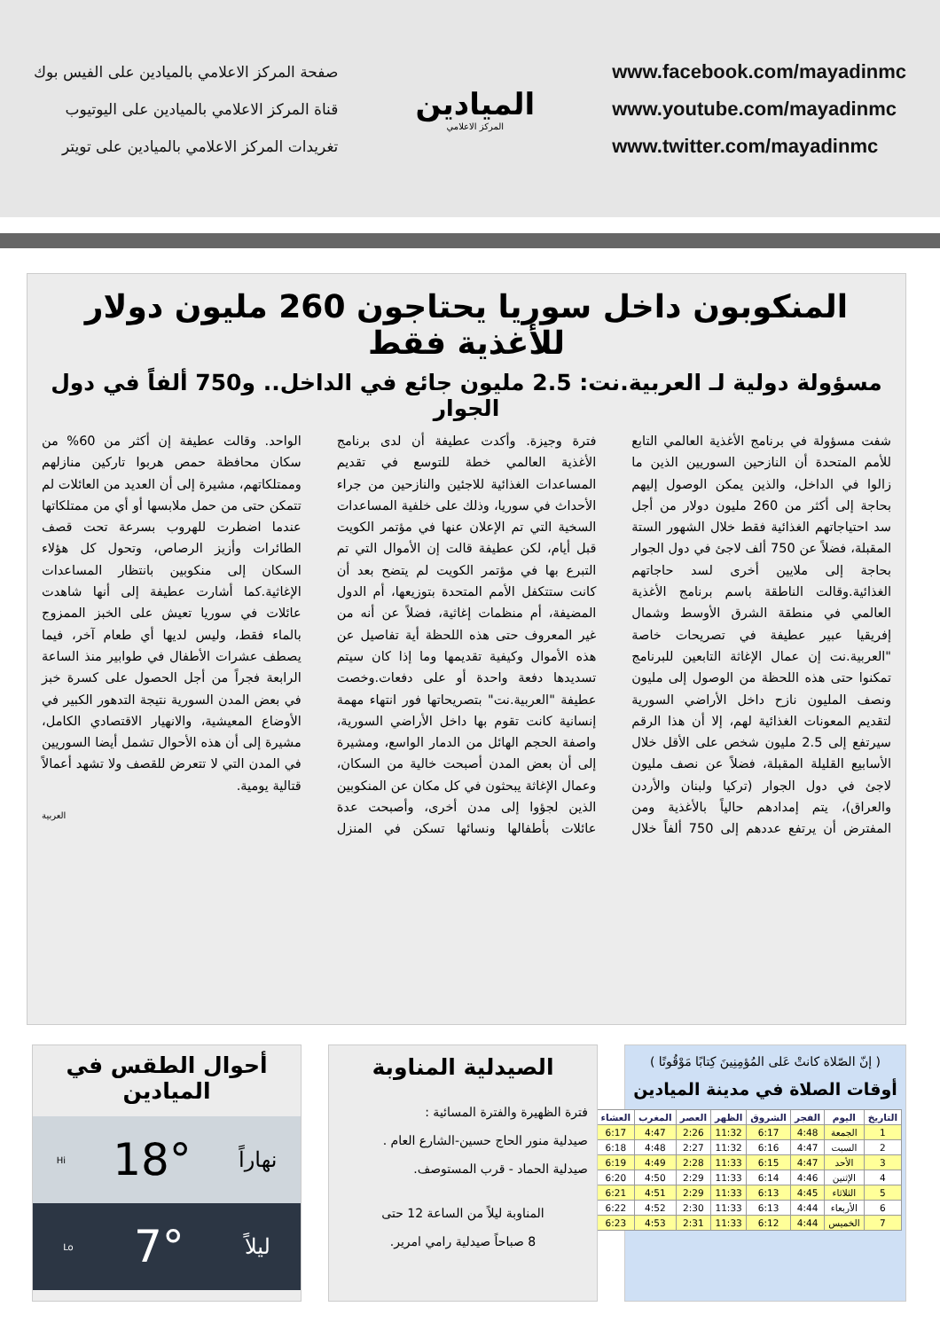صفحة المركز الاعلامي بالميادين على الفيس بوك
قناة المركز الاعلامي بالميادين على اليوتيوب
تغريدات المركز الاعلامي بالميادين على تويتر
الميادين
المركز الاعلامي
www.facebook.com/mayadinmc
www.youtube.com/mayadinmc
www.twitter.com/mayadinmc
المنكوبون داخل سوريا يحتاجون 260 مليون دولار للأغذية فقط
مسؤولة دولية لـ العربية.نت: 2.5 مليون جائع في الداخل.. و750 ألفاً في دول الجوار
شفت مسؤولة في برنامج الأغذية العالمي التابع للأمم المتحدة أن النازحين السوريين الذين ما زالوا في الداخل، والذين يمكن الوصول إليهم بحاجة إلى أكثر من 260 مليون دولار من أجل سد احتياجاتهم الغذائية فقط خلال الشهور الستة المقبلة، فضلاً عن 750 ألف لاجئ في دول الجوار بحاجة إلى ملايين أخرى لسد حاجاتهم الغذائية.وقالت الناطقة باسم برنامج الأغذية العالمي في منطقة الشرق الأوسط وشمال إفريقيا عبير عطيفة في تصريحات خاصة "العربية.نت إن عمال الإغاثة التابعين للبرنامج تمكنوا حتى هذه اللحظة من الوصول إلى مليون ونصف المليون نازح داخل الأراضي السورية لتقديم المعونات الغذائية لهم، إلا أن هذا الرقم سيرتفع إلى 2.5 مليون شخص على الأقل خلال الأسابيع القليلة المقبلة، فضلاً عن نصف مليون لاجئ في دول الجوار (تركيا ولبنان والأردن والعراق)، يتم إمدادهم حالياً بالأغذية ومن المفترض أن يرتفع عددهم إلى 750 ألفاً خلال فترة وجيزة. وأكدت عطيفة أن لدى برنامج الأغذية العالمي خطة للتوسع في تقديم المساعدات الغذائية للاجئين والنازحين من جراء الأحداث في سوريا، وذلك على خلفية المساعدات السخية التي تم الإعلان عنها في مؤتمر الكويت قبل أيام، لكن عطيفة قالت إن الأموال التي تم التبرع بها في مؤتمر الكويت لم يتضح بعد أن كانت ستتكفل الأمم المتحدة بتوزيعها، أم الدول المضيفة، أم منظمات إغاثية، فضلاً عن أنه من غير المعروف حتى هذه اللحظة أية تفاصيل عن هذه الأموال وكيفية تقديمها وما إذا كان سيتم تسديدها دفعة واحدة أو على دفعات.وخصت عطيفة "العربية.نت" بتصريحاتها فور انتهاء مهمة إنسانية كانت تقوم بها داخل الأراضي السورية، واصفة الحجم الهائل من الدمار الواسع، ومشيرة إلى أن بعض المدن أصبحت خالية من السكان، وعمال الإغاثة يبحثون في كل مكان عن المنكوبين الذين لجؤوا إلى مدن أخرى، وأصبحت عدة عائلات بأطفالها ونسائها تسكن في المنزل الواحد. وقالت عطيفة إن أكثر من 60% من سكان محافظة حمص هربوا تاركين منازلهم وممتلكاتهم، مشيرة إلى أن العديد من العائلات لم تتمكن حتى من حمل ملابسها أو أي من ممتلكاتها عندما اضطرت للهروب بسرعة تحت قصف الطائرات وأزيز الرصاص، وتحول كل هؤلاء السكان إلى منكوبين بانتظار المساعدات الإغاثية.كما أشارت عطيفة إلى أنها شاهدت عائلات في سوريا تعيش على الخبز الممزوج بالماء فقط، وليس لديها أي طعام آخر، فيما يصطف عشرات الأطفال في طوابير منذ الساعة الرابعة فجراً من أجل الحصول على كسرة خبز في بعض المدن السورية نتيجة التدهور الكبير في الأوضاع المعيشية، والانهيار الاقتصادي الكامل، مشيرة إلى أن هذه الأحوال تشمل أيضا السوريين في المدن التي لا تتعرض للقصف ولا تشهد أعمالاً قتالية يومية.
العربية
( إنّ الصّلاة كانتْ عَلى المُؤمِنِينَ كِتابًا مَوْقُوتًا )
أوقات الصلاة في مدينة الميادين
| التاريخ | اليوم | الفجر | الشروق | الظهر | العصر | المغرب | العشاء |
| --- | --- | --- | --- | --- | --- | --- | --- |
| 1 | الجمعة | 4:48 | 6:17 | 11:32 | 2:26 | 4:47 | 6:17 |
| 2 | السبت | 4:47 | 6:16 | 11:32 | 2:27 | 4:48 | 6:18 |
| 3 | الأحد | 4:47 | 6:15 | 11:33 | 2:28 | 4:49 | 6:19 |
| 4 | الإثنين | 4:46 | 6:14 | 11:33 | 2:29 | 4:50 | 6:20 |
| 5 | الثلاثاء | 4:45 | 6:13 | 11:33 | 2:29 | 4:51 | 6:21 |
| 6 | الأربعاء | 4:44 | 6:13 | 11:33 | 2:30 | 4:52 | 6:22 |
| 7 | الخميس | 4:44 | 6:12 | 11:33 | 2:31 | 4:53 | 6:23 |
الصيدلية المناوبة
فترة الظهيرة والفترة المسائية :
صيدلية منور الحاج حسين-الشارع العام .
صيدلية الحماد - قرب المستوصف.
المناوبة ليلاً من الساعة 12 حتى
8 صباحاً صيدلية رامي امرير.
أحوال الطقس في الميادين
Hi 18° نهاراً
Lo 7° ليلاً